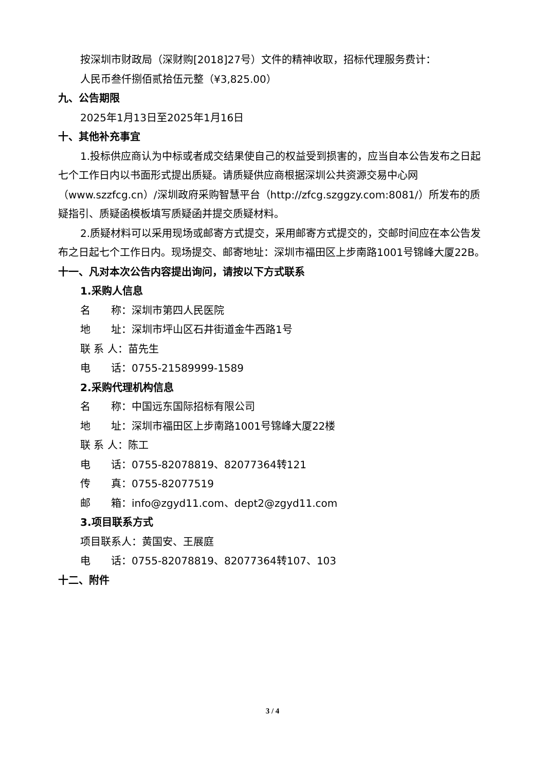按深圳市财政局（深财购[2018]27号）文件的精神收取，招标代理服务费计：
人民币叁仟捌佰贰拾伍元整（¥3,825.00）
九、公告期限
2025年1月13日至2025年1月16日
十、其他补充事宜
1.投标供应商认为中标或者成交结果使自己的权益受到损害的，应当自本公告发布之日起七个工作日内以书面形式提出质疑。请质疑供应商根据深圳公共资源交易中心网（www.szzfcg.cn）/深圳政府采购智慧平台（http://zfcg.szggzy.com:8081/）所发布的质疑指引、质疑函模板填写质疑函并提交质疑材料。
2.质疑材料可以采用现场或邮寄方式提交，采用邮寄方式提交的，交邮时间应在本公告发布之日起七个工作日内。现场提交、邮寄地址：深圳市福田区上步南路1001号锦峰大厦22B。
十一、凡对本次公告内容提出询问，请按以下方式联系
1.采购人信息
名　　称：深圳市第四人民医院
地　　址：深圳市坪山区石井街道金牛西路1号
联 系 人：苗先生
电　　话：0755-21589999-1589
2.采购代理机构信息
名　　称：中国远东国际招标有限公司
地　　址：深圳市福田区上步南路1001号锦峰大厦22楼
联 系 人：陈工
电　　话：0755-82078819、82077364转121
传　　真：0755-82077519
邮　　箱：info@zgyd11.com、dept2@zgyd11.com
3.项目联系方式
项目联系人：黄国安、王展庭
电　　话：0755-82078819、82077364转107、103
十二、附件
3 / 4